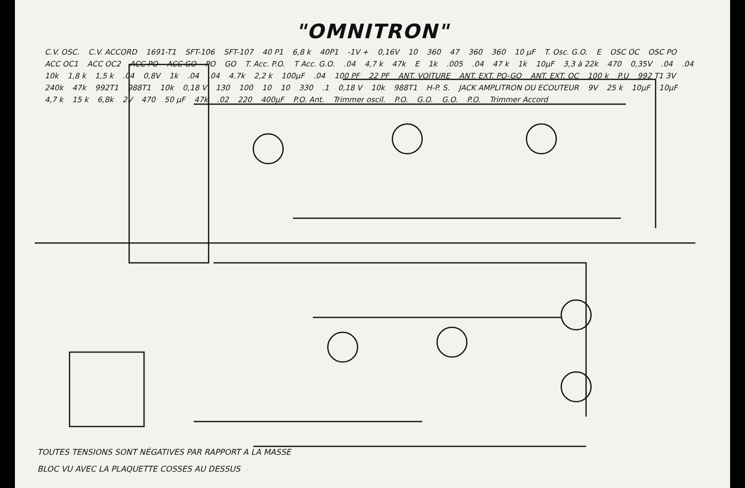"OMNITRON"
C.V. OSC. C.V. ACCORD 1691-T1 SFT-106 SFT-107 40 P1 6,8 k 40P1 -1V + 0,16V 10 360 47 360 360 10 μF T. Osc. G.O. E OSC OC OSC PO ACC OC1 ACC OC2 ACC PO ACC GO PO GO T. Acc. P.O. T Acc. G.O..04 4,7 k 47k E 1k.005.04 47 k 1k 10μF 3,3 à 22k 470 0,35V.04.04 10k 1,8 k 1,5 k.04 0,8V 1k.04.04 4.7k 2,2 k 100μF.04 100 PF 22 PF ANT. VOITURE ANT. EXT. PO-GO ANT. EXT. OC 100 k P.U 992 T1 3V 240k 47k 992T1 988T1 10k 0,18 V 130 100 10 10 330.1 0,18 V 10k 988T1 H-P. S. JACK AMPLITRON OU ECOUTEUR 9V 25 k 10μF 10μF 4,7 k 15 k 6,8k 2V 470 50 μF 47k.02 220 400μF P.O. Ant. Trimmer oscil. P.O. G.O. G.O. P.O. Trimmer Accord
TOUTES TENSIONS SONT NÉGATIVES PAR RAPPORT A LA MASSE
BLOC VU AVEC LA PLAQUETTE COSSES AU DESSUS